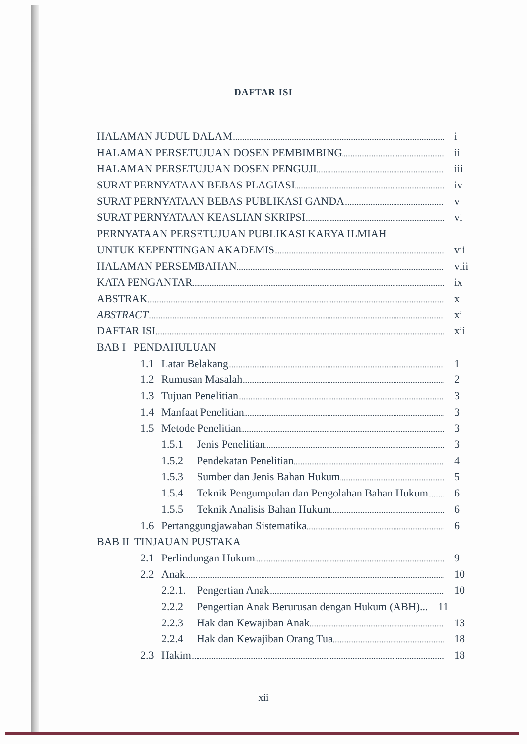DAFTAR ISI
HALAMAN JUDUL DALAM i
HALAMAN PERSETUJUAN DOSEN PEMBIMBING ii
HALAMAN PERSETUJUAN DOSEN PENGUJI iii
SURAT PERNYATAAN BEBAS PLAGIASI iv
SURAT PERNYATAAN BEBAS PUBLIKASI GANDA v
SURAT PERNYATAAN KEASLIAN SKRIPSI vi
PERNYATAAN PERSETUJUAN PUBLIKASI KARYA ILMIAH
UNTUK KEPENTINGAN AKADEMIS vii
HALAMAN PERSEMBAHAN viii
KATA PENGANTAR ix
ABSTRAK x
ABSTRACT xi
DAFTAR ISI xii
BAB I PENDAHULUAN
1.1 Latar Belakang 1
1.2 Rumusan Masalah 2
1.3 Tujuan Penelitian 3
1.4 Manfaat Penelitian 3
1.5 Metode Penelitian 3
1.5.1 Jenis Penelitian 3
1.5.2 Pendekatan Penelitian 4
1.5.3 Sumber dan Jenis Bahan Hukum 5
1.5.4 Teknik Pengumpulan dan Pengolahan Bahan Hukum 6
1.5.5 Teknik Analisis Bahan Hukum 6
1.6 Pertanggungjawaban Sistematika 6
BAB II TINJAUAN PUSTAKA
2.1 Perlindungan Hukum 9
2.2 Anak 10
2.2.1. Pengertian Anak 10
2.2.2 Pengertian Anak Berurusan dengan Hukum (ABH)... 11
2.2.3 Hak dan Kewajiban Anak 13
2.2.4 Hak dan Kewajiban Orang Tua 18
2.3 Hakim 18
xii